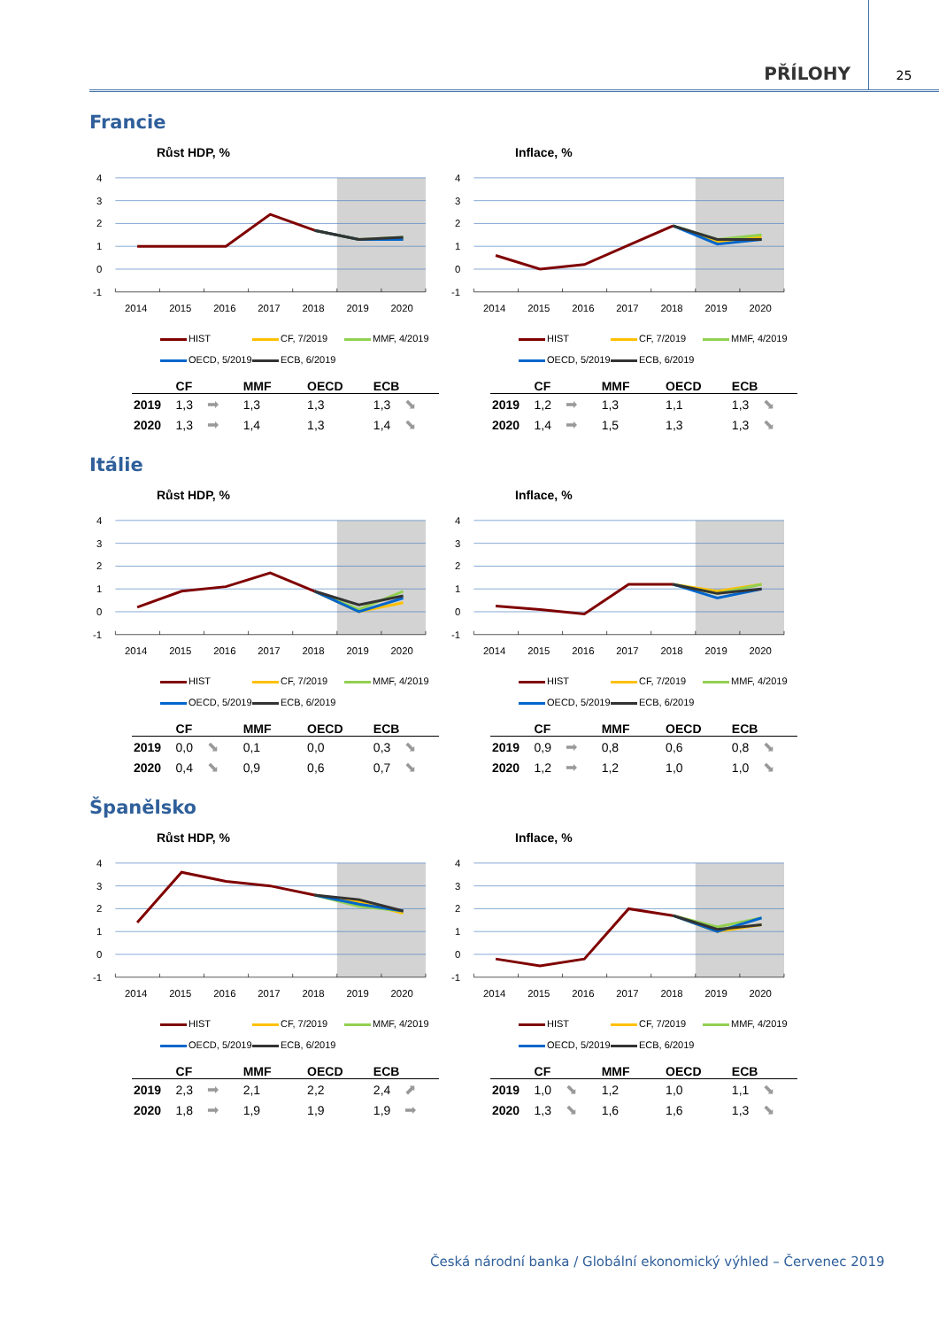PŘÍLOHY
25
Francie
Růst HDP, %
4
3
2
1
0
-1
2014
2015
2016
2017
2018
2019
2020
HIST CF, 7/2019 MMF, 4/2019
OECD, 5/2019 ECB, 6/2019
| | CF | | MMF | OECD | ECB | |
| --- | --- | --- | --- | --- | --- | --- |
| 2019 | 1,3 | ➡ | 1,3 | 1,3 | 1,3 | ⬊ |
| 2020 | 1,3 | ➡ | 1,4 | 1,3 | 1,4 | ⬊ |
Inflace, %
4
3
2
1
0
-1
2014
2015
2016
2017
2018
2019
2020
HIST CF, 7/2019 MMF, 4/2019
OECD, 5/2019 ECB, 6/2019
| | CF | | MMF | OECD | ECB | |
| --- | --- | --- | --- | --- | --- | --- |
| 2019 | 1,2 | ➡ | 1,3 | 1,1 | 1,3 | ⬊ |
| 2020 | 1,4 | ➡ | 1,5 | 1,3 | 1,3 | ⬊ |
Itálie
Růst HDP, %
4
3
2
1
0
-1
2014
2015
2016
2017
2018
2019
2020
HIST CF, 7/2019 MMF, 4/2019
OECD, 5/2019 ECB, 6/2019
| | CF | | MMF | OECD | ECB | |
| --- | --- | --- | --- | --- | --- | --- |
| 2019 | 0,0 | ⬊ | 0,1 | 0,0 | 0,3 | ⬊ |
| 2020 | 0,4 | ⬊ | 0,9 | 0,6 | 0,7 | ⬊ |
Inflace, %
4
3
2
1
0
-1
2014
2015
2016
2017
2018
2019
2020
HIST CF, 7/2019 MMF, 4/2019
OECD, 5/2019 ECB, 6/2019
| | CF | | MMF | OECD | ECB | |
| --- | --- | --- | --- | --- | --- | --- |
| 2019 | 0,9 | ➡ | 0,8 | 0,6 | 0,8 | ⬊ |
| 2020 | 1,2 | ➡ | 1,2 | 1,0 | 1,0 | ⬊ |
Španělsko
Růst HDP, %
4
3
2
1
0
-1
2014
2015
2016
2017
2018
2019
2020
HIST CF, 7/2019 MMF, 4/2019
OECD, 5/2019 ECB, 6/2019
| | CF | | MMF | OECD | ECB | |
| --- | --- | --- | --- | --- | --- | --- |
| 2019 | 2,3 | ➡ | 2,1 | 2,2 | 2,4 | ⬈ |
| 2020 | 1,8 | ➡ | 1,9 | 1,9 | 1,9 | ➡ |
Inflace, %
4
3
2
1
0
-1
2014
2015
2016
2017
2018
2019
2020
HIST CF, 7/2019 MMF, 4/2019
OECD, 5/2019 ECB, 6/2019
| | CF | | MMF | OECD | ECB | |
| --- | --- | --- | --- | --- | --- | --- |
| 2019 | 1,0 | ⬊ | 1,2 | 1,0 | 1,1 | ⬊ |
| 2020 | 1,3 | ⬊ | 1,6 | 1,6 | 1,3 | ⬊ |
Česká národní banka / Globální ekonomický výhled – Červenec 2019